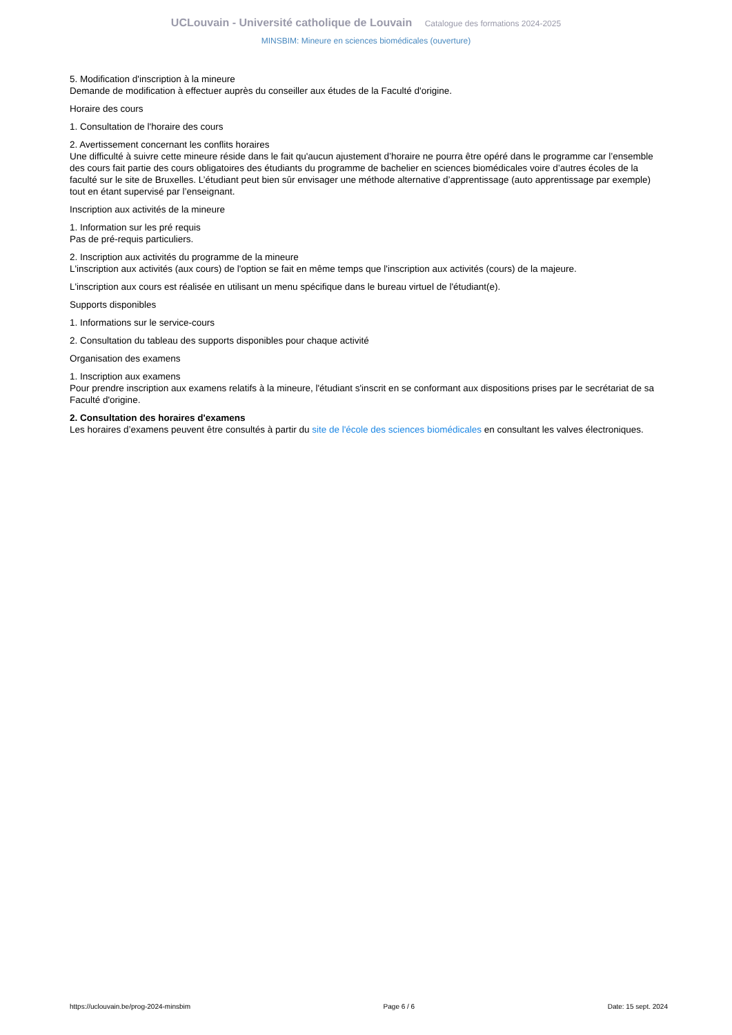UCLouvain - Université catholique de Louvain Catalogue des formations 2024-2025
MINSBIM: Mineure en sciences biomédicales (ouverture)
5. Modification d'inscription à la mineure
Demande de modification à effectuer auprès du conseiller aux études de la Faculté d'origine.
Horaire des cours
1. Consultation de l'horaire des cours
2. Avertissement concernant les conflits horaires
Une difficulté à suivre cette mineure réside dans le fait qu'aucun ajustement d’horaire ne pourra être opéré dans le programme car l’ensemble des cours fait partie des cours obligatoires des étudiants du programme de bachelier en sciences biomédicales voire d’autres écoles de la faculté sur le site de Bruxelles. L’étudiant peut bien sûr envisager une méthode alternative d’apprentissage (auto apprentissage par exemple) tout en étant supervisé par l’enseignant.
Inscription aux activités de la mineure
1. Information sur les pré requis
Pas de pré-requis particuliers.
2. Inscription aux activités du programme de la mineure
L'inscription aux activités (aux cours) de l'option se fait en même temps que l'inscription aux activités (cours) de la majeure.
L'inscription aux cours est réalisée en utilisant un menu spécifique dans le bureau virtuel de l'étudiant(e).
Supports disponibles
1. Informations sur le service-cours
2. Consultation du tableau des supports disponibles pour chaque activité
Organisation des examens
1. Inscription aux examens
Pour prendre inscription aux examens relatifs à la mineure, l'étudiant s'inscrit en se conformant aux dispositions prises par le secrétariat de sa Faculté d'origine.
2. Consultation des horaires d'examens
Les horaires d’examens peuvent être consultés à partir du site de l'école des sciences biomédicales en consultant les valves électroniques.
https://uclouvain.be/prog-2024-minsbim Page 6 / 6 Date: 15 sept. 2024